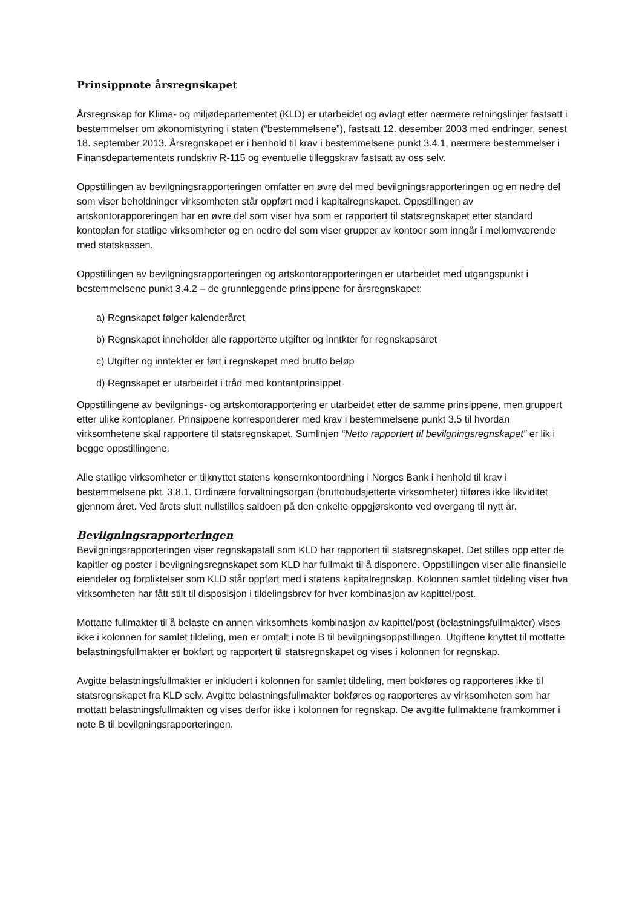Prinsippnote årsregnskapet
Årsregnskap for Klima- og miljødepartementet (KLD) er utarbeidet og avlagt etter nærmere retningslinjer fastsatt i bestemmelser om økonomistyring i staten (“bestemmelsene”), fastsatt 12. desember 2003 med endringer, senest 18. september 2013. Årsregnskapet er i henhold til krav i bestemmelsene punkt 3.4.1, nærmere bestemmelser i Finansdepartementets rundskriv R-115 og eventuelle tilleggskrav fastsatt av oss selv.
Oppstillingen av bevilgningsrapporteringen omfatter en øvre del med bevilgningsrapporteringen og en nedre del som viser beholdninger virksomheten står oppført med i kapitalregnskapet. Oppstillingen av artskontorapporeringen har en øvre del som viser hva som er rapportert til statsregnskapet etter standard kontoplan for statlige virksomheter og en nedre del som viser grupper av kontoer som inngår i mellomværende med statskassen.
Oppstillingen av bevilgningsrapporteringen og artskontorapporteringen er utarbeidet med utgangspunkt i bestemmelsene punkt 3.4.2 – de grunnleggende prinsippene for årsregnskapet:
a) Regnskapet følger kalenderåret
b) Regnskapet inneholder alle rapporterte utgifter og inntkter for regnskapsåret
c) Utgifter og inntekter er ført i regnskapet med brutto beløp
d) Regnskapet er utarbeidet i tråd med kontantprinsippet
Oppstillingene av bevilgnings- og artskontorapportering er utarbeidet etter de samme prinsippene, men gruppert etter ulike kontoplaner. Prinsippene korresponderer med krav i bestemmelsene punkt 3.5 til hvordan virksomhetene skal rapportere til statsregnskapet. Sumlinjen “Netto rapportert til bevilgningsregnskapet” er lik i begge oppstillingene.
Alle statlige virksomheter er tilknyttet statens konsernkontoordning i Norges Bank i henhold til krav i bestemmelsene pkt. 3.8.1. Ordinære forvaltningsorgan (bruttobudsjetterte virksomheter) tilføres ikke likviditet gjennom året. Ved årets slutt nullstilles saldoen på den enkelte oppgjørskonto ved overgang til nytt år.
Bevilgningsrapporteringen
Bevilgningsrapporteringen viser regnskapstall som KLD har rapportert til statsregnskapet. Det stilles opp etter de kapitler og poster i bevilgningsregnskapet som KLD har fullmakt til å disponere. Oppstillingen viser alle finansielle eiendeler og forpliktelser som KLD står oppført med i statens kapitalregnskap. Kolonnen samlet tildeling viser hva virksomheten har fått stilt til disposisjon i tildelingsbrev for hver kombinasjon av kapittel/post.
Mottatte fullmakter til å belaste en annen virksomhets kombinasjon av kapittel/post (belastningsfullmakter) vises ikke i kolonnen for samlet tildeling, men er omtalt i note B til bevilgningsoppstillingen. Utgiftene knyttet til mottatte belastningsfullmakter er bokført og rapportert til statsregnskapet og vises i kolonnen for regnskap.
Avgitte belastningsfullmakter er inkludert i kolonnen for samlet tildeling, men bokføres og rapporteres ikke til statsregnskapet fra KLD selv. Avgitte belastningsfullmakter bokføres og rapporteres av virksomheten som har mottatt belastningsfullmakten og vises derfor ikke i kolonnen for regnskap. De avgitte fullmaktene framkommer i note B til bevilgningsrapporteringen.